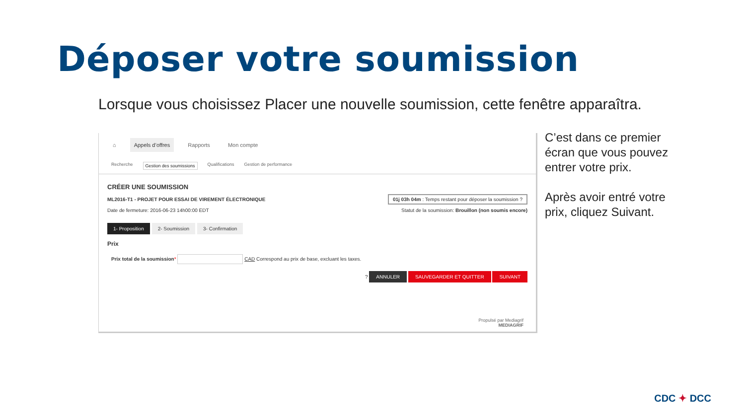Déposer votre soumission
Lorsque vous choisissez Placer une nouvelle soumission, cette fenêtre apparaîtra.
⌂ Appels d’offres Rapports Mon compte
Recherche Gestion des soumissions Qualifications Gestion de performance
CRÉER UNE SOUMISSION
ML2016-T1 - PROJET POUR ESSAI DE VIREMENT ÉLECTRONIQUE
Date de fermeture: 2016-06-23 14h00:00 EDT
01j 03h 04m : Temps restant pour déposer la soumission ?
Statut de la soumission: Brouillon (non soumis encore)
1- Proposition 2- Soumission 3- Confirmation
Prix
Prix total de la soumission* CAD Correspond au prix de base, excluant les taxes.
? ANNULER SAUVEGARDER ET QUITTER SUIVANT
Propulsé par Mediagrif
MEDIAGRIF
C’est dans ce premier écran que vous pouvez entrer votre prix.
Après avoir entré votre prix, cliquez Suivant.
CDC ✦ DCC